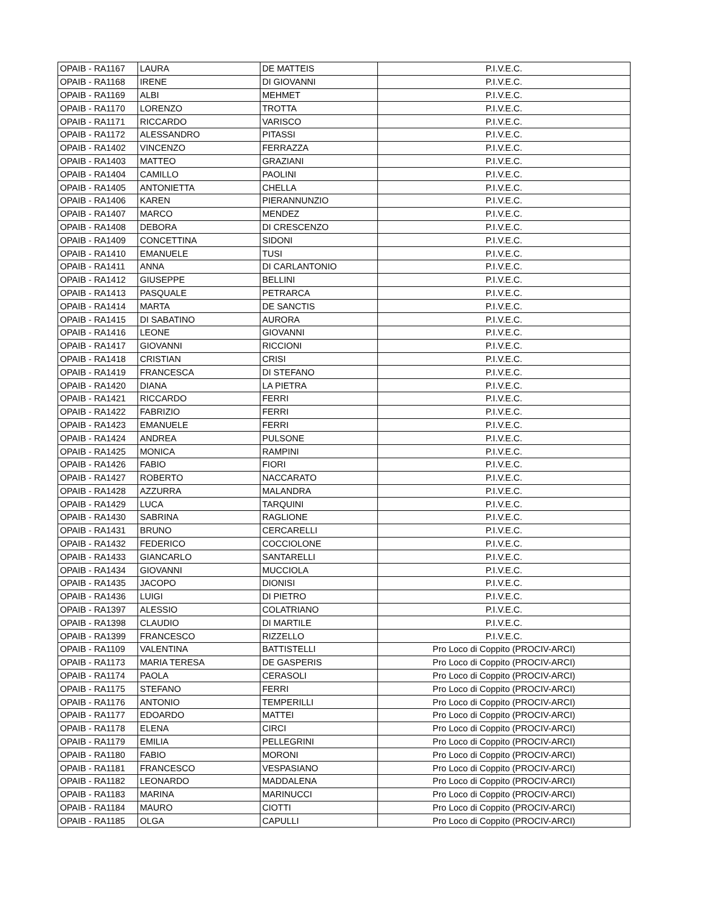| OPAIB - RA1167 | LAURA | DE MATTEIS | P.I.V.E.C. |
| OPAIB - RA1168 | IRENE | DI GIOVANNI | P.I.V.E.C. |
| OPAIB - RA1169 | ALBI | MEHMET | P.I.V.E.C. |
| OPAIB - RA1170 | LORENZO | TROTTA | P.I.V.E.C. |
| OPAIB - RA1171 | RICCARDO | VARISCO | P.I.V.E.C. |
| OPAIB - RA1172 | ALESSANDRO | PITASSI | P.I.V.E.C. |
| OPAIB - RA1402 | VINCENZO | FERRAZZA | P.I.V.E.C. |
| OPAIB - RA1403 | MATTEO | GRAZIANI | P.I.V.E.C. |
| OPAIB - RA1404 | CAMILLO | PAOLINI | P.I.V.E.C. |
| OPAIB - RA1405 | ANTONIETTA | CHELLA | P.I.V.E.C. |
| OPAIB - RA1406 | KAREN | PIERANNUNZIO | P.I.V.E.C. |
| OPAIB - RA1407 | MARCO | MENDEZ | P.I.V.E.C. |
| OPAIB - RA1408 | DEBORA | DI CRESCENZO | P.I.V.E.C. |
| OPAIB - RA1409 | CONCETTINA | SIDONI | P.I.V.E.C. |
| OPAIB - RA1410 | EMANUELE | TUSI | P.I.V.E.C. |
| OPAIB - RA1411 | ANNA | DI CARLANTONIO | P.I.V.E.C. |
| OPAIB - RA1412 | GIUSEPPE | BELLINI | P.I.V.E.C. |
| OPAIB - RA1413 | PASQUALE | PETRARCA | P.I.V.E.C. |
| OPAIB - RA1414 | MARTA | DE SANCTIS | P.I.V.E.C. |
| OPAIB - RA1415 | DI SABATINO | AURORA | P.I.V.E.C. |
| OPAIB - RA1416 | LEONE | GIOVANNI | P.I.V.E.C. |
| OPAIB - RA1417 | GIOVANNI | RICCIONI | P.I.V.E.C. |
| OPAIB - RA1418 | CRISTIAN | CRISI | P.I.V.E.C. |
| OPAIB - RA1419 | FRANCESCA | DI STEFANO | P.I.V.E.C. |
| OPAIB - RA1420 | DIANA | LA PIETRA | P.I.V.E.C. |
| OPAIB - RA1421 | RICCARDO | FERRI | P.I.V.E.C. |
| OPAIB - RA1422 | FABRIZIO | FERRI | P.I.V.E.C. |
| OPAIB - RA1423 | EMANUELE | FERRI | P.I.V.E.C. |
| OPAIB - RA1424 | ANDREA | PULSONE | P.I.V.E.C. |
| OPAIB - RA1425 | MONICA | RAMPINI | P.I.V.E.C. |
| OPAIB - RA1426 | FABIO | FIORI | P.I.V.E.C. |
| OPAIB - RA1427 | ROBERTO | NACCARATO | P.I.V.E.C. |
| OPAIB - RA1428 | AZZURRA | MALANDRA | P.I.V.E.C. |
| OPAIB - RA1429 | LUCA | TARQUINI | P.I.V.E.C. |
| OPAIB - RA1430 | SABRINA | RAGLIONE | P.I.V.E.C. |
| OPAIB - RA1431 | BRUNO | CERCARELLI | P.I.V.E.C. |
| OPAIB - RA1432 | FEDERICO | COCCIOLONE | P.I.V.E.C. |
| OPAIB - RA1433 | GIANCARLO | SANTARELLI | P.I.V.E.C. |
| OPAIB - RA1434 | GIOVANNI | MUCCIOLA | P.I.V.E.C. |
| OPAIB - RA1435 | JACOPO | DIONISI | P.I.V.E.C. |
| OPAIB - RA1436 | LUIGI | DI PIETRO | P.I.V.E.C. |
| OPAIB - RA1397 | ALESSIO | COLATRIANO | P.I.V.E.C. |
| OPAIB - RA1398 | CLAUDIO | DI MARTILE | P.I.V.E.C. |
| OPAIB - RA1399 | FRANCESCO | RIZZELLO | P.I.V.E.C. |
| OPAIB - RA1109 | VALENTINA | BATTISTELLI | Pro Loco di Coppito (PROCIV-ARCI) |
| OPAIB - RA1173 | MARIA TERESA | DE GASPERIS | Pro Loco di Coppito (PROCIV-ARCI) |
| OPAIB - RA1174 | PAOLA | CERASOLI | Pro Loco di Coppito (PROCIV-ARCI) |
| OPAIB - RA1175 | STEFANO | FERRI | Pro Loco di Coppito (PROCIV-ARCI) |
| OPAIB - RA1176 | ANTONIO | TEMPERILLI | Pro Loco di Coppito (PROCIV-ARCI) |
| OPAIB - RA1177 | EDOARDO | MATTEI | Pro Loco di Coppito (PROCIV-ARCI) |
| OPAIB - RA1178 | ELENA | CIRCI | Pro Loco di Coppito (PROCIV-ARCI) |
| OPAIB - RA1179 | EMILIA | PELLEGRINI | Pro Loco di Coppito (PROCIV-ARCI) |
| OPAIB - RA1180 | FABIO | MORONI | Pro Loco di Coppito (PROCIV-ARCI) |
| OPAIB - RA1181 | FRANCESCO | VESPASIANO | Pro Loco di Coppito (PROCIV-ARCI) |
| OPAIB - RA1182 | LEONARDO | MADDALENA | Pro Loco di Coppito (PROCIV-ARCI) |
| OPAIB - RA1183 | MARINA | MARINUCCI | Pro Loco di Coppito (PROCIV-ARCI) |
| OPAIB - RA1184 | MAURO | CIOTTI | Pro Loco di Coppito (PROCIV-ARCI) |
| OPAIB - RA1185 | OLGA | CAPULLI | Pro Loco di Coppito (PROCIV-ARCI) |